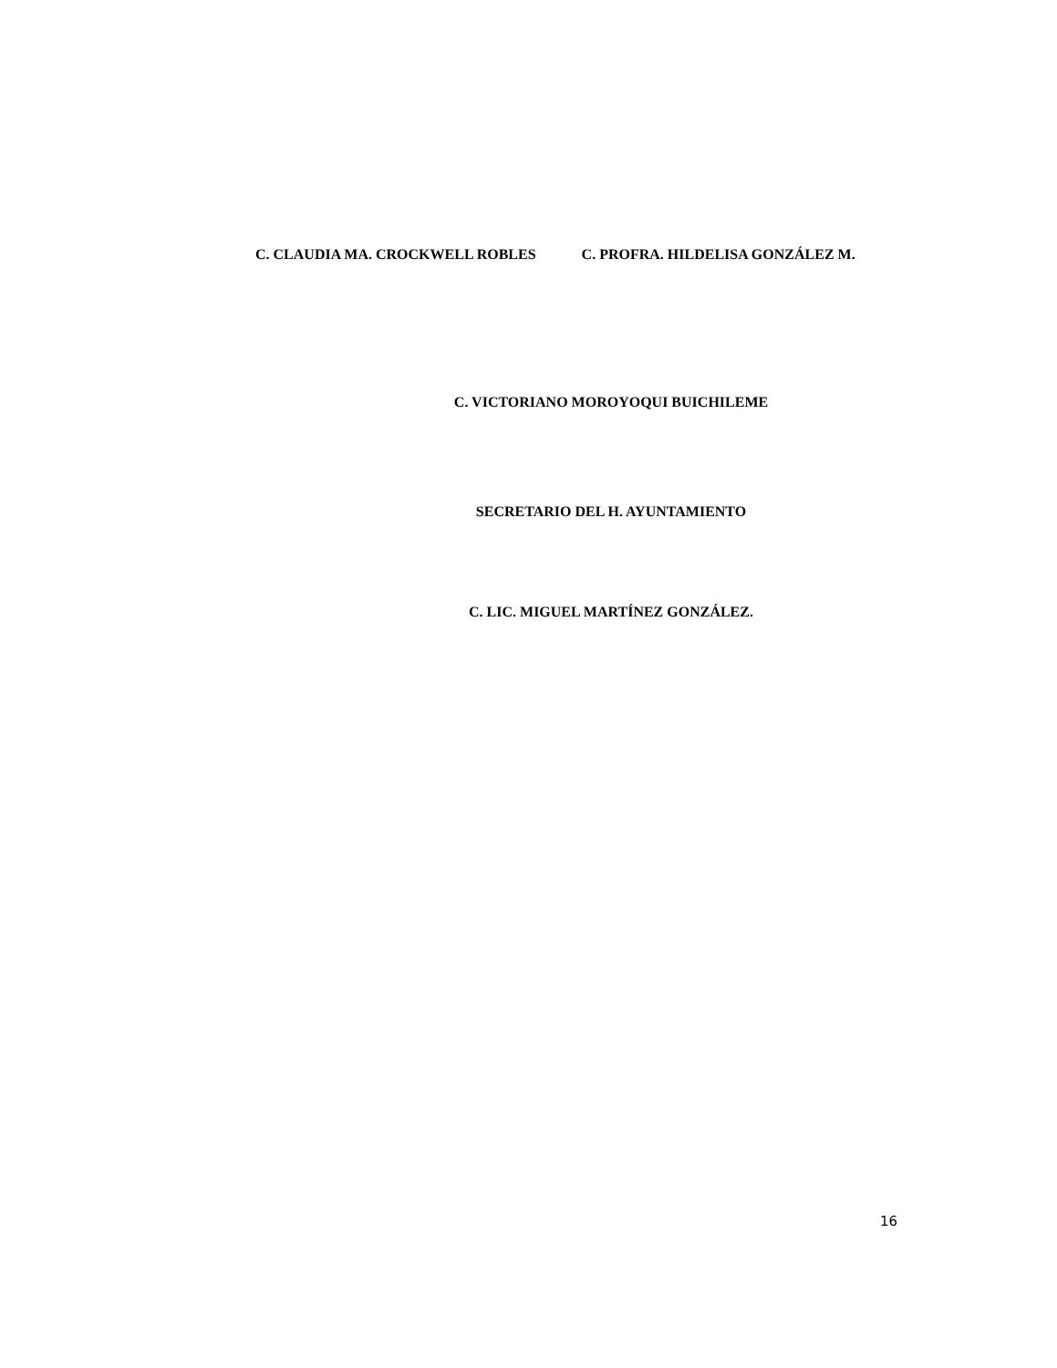C. CLAUDIA MA. CROCKWELL ROBLES C. PROFRA. HILDELISA GONZÁLEZ M.
C. VICTORIANO MOROYOQUI BUICHILEME
SECRETARIO DEL H. AYUNTAMIENTO
C. LIC. MIGUEL MARTÍNEZ GONZÁLEZ.
16